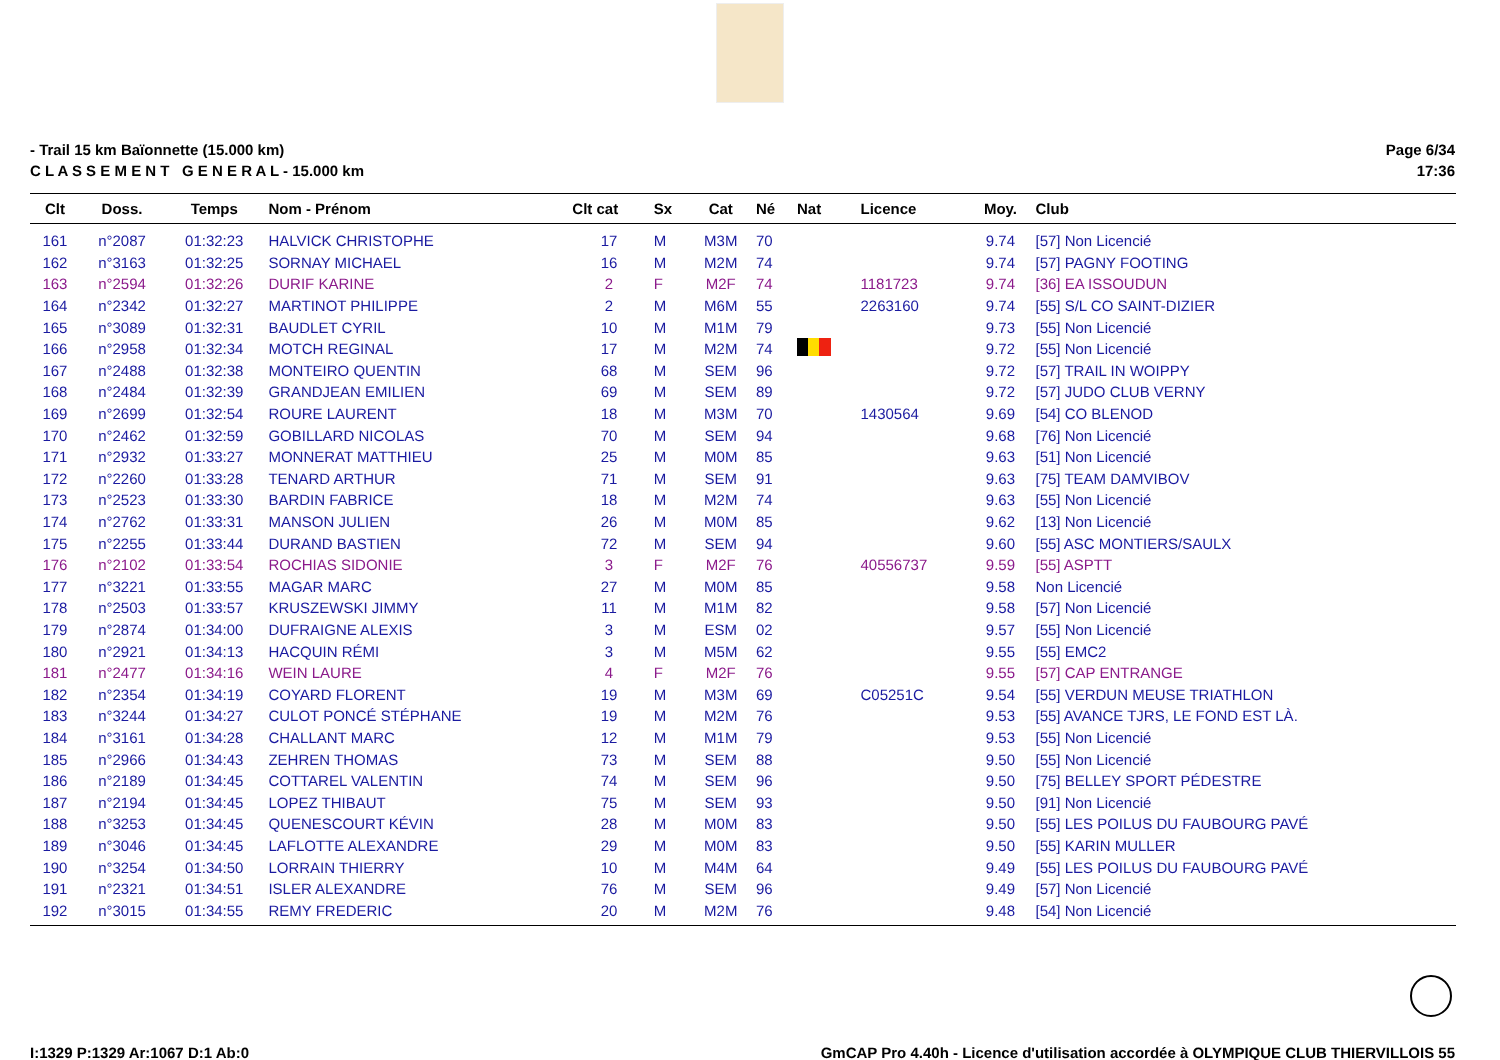- Trail 15 km Baïonnette (15.000 km)
C L A S S E M E N T G E N E R A L - 15.000 km
Page 6/34
17:36
| Clt | Doss. | Temps | Nom - Prénom | Clt cat | Sx | Cat | Né | Nat | Licence | Moy. | Club |
| --- | --- | --- | --- | --- | --- | --- | --- | --- | --- | --- | --- |
| 161 | n°2087 | 01:32:23 | HALVICK CHRISTOPHE | 17 | M | M3M | 70 | | | 9.74 | [57] Non Licencié |
| 162 | n°3163 | 01:32:25 | SORNAY MICHAEL | 16 | M | M2M | 74 | | | 9.74 | [57] PAGNY FOOTING |
| 163 | n°2594 | 01:32:26 | DURIF KARINE | 2 | F | M2F | 74 | | 1181723 | 9.74 | [36] EA ISSOUDUN |
| 164 | n°2342 | 01:32:27 | MARTINOT PHILIPPE | 2 | M | M6M | 55 | | 2263160 | 9.74 | [55] S/L CO SAINT-DIZIER |
| 165 | n°3089 | 01:32:31 | BAUDLET CYRIL | 10 | M | M1M | 79 | | | 9.73 | [55] Non Licencié |
| 166 | n°2958 | 01:32:34 | MOTCH REGINAL | 17 | M | M2M | 74 | | | 9.72 | [55] Non Licencié |
| 167 | n°2488 | 01:32:38 | MONTEIRO QUENTIN | 68 | M | SEM | 96 | | | 9.72 | [57] TRAIL IN WOIPPY |
| 168 | n°2484 | 01:32:39 | GRANDJEAN EMILIEN | 69 | M | SEM | 89 | | | 9.72 | [57] JUDO CLUB VERNY |
| 169 | n°2699 | 01:32:54 | ROURE LAURENT | 18 | M | M3M | 70 | | 1430564 | 9.69 | [54] CO BLENOD |
| 170 | n°2462 | 01:32:59 | GOBILLARD NICOLAS | 70 | M | SEM | 94 | | | 9.68 | [76] Non Licencié |
| 171 | n°2932 | 01:33:27 | MONNERAT MATTHIEU | 25 | M | M0M | 85 | | | 9.63 | [51] Non Licencié |
| 172 | n°2260 | 01:33:28 | TENARD ARTHUR | 71 | M | SEM | 91 | | | 9.63 | [75] TEAM DAMVIBOV |
| 173 | n°2523 | 01:33:30 | BARDIN FABRICE | 18 | M | M2M | 74 | | | 9.63 | [55] Non Licencié |
| 174 | n°2762 | 01:33:31 | MANSON JULIEN | 26 | M | M0M | 85 | | | 9.62 | [13] Non Licencié |
| 175 | n°2255 | 01:33:44 | DURAND BASTIEN | 72 | M | SEM | 94 | | | 9.60 | [55] ASC MONTIERS/SAULX |
| 176 | n°2102 | 01:33:54 | ROCHIAS SIDONIE | 3 | F | M2F | 76 | | 40556737 | 9.59 | [55] ASPTT |
| 177 | n°3221 | 01:33:55 | MAGAR MARC | 27 | M | M0M | 85 | | | 9.58 | Non Licencié |
| 178 | n°2503 | 01:33:57 | KRUSZEWSKI JIMMY | 11 | M | M1M | 82 | | | 9.58 | [57] Non Licencié |
| 179 | n°2874 | 01:34:00 | DUFRAIGNE ALEXIS | 3 | M | ESM | 02 | | | 9.57 | [55] Non Licencié |
| 180 | n°2921 | 01:34:13 | HACQUIN RÉMI | 3 | M | M5M | 62 | | | 9.55 | [55] EMC2 |
| 181 | n°2477 | 01:34:16 | WEIN LAURE | 4 | F | M2F | 76 | | | 9.55 | [57] CAP ENTRANGE |
| 182 | n°2354 | 01:34:19 | COYARD FLORENT | 19 | M | M3M | 69 | | C05251C | 9.54 | [55] VERDUN MEUSE TRIATHLON |
| 183 | n°3244 | 01:34:27 | CULOT PONCÉ STÉPHANE | 19 | M | M2M | 76 | | | 9.53 | [55] AVANCE TJRS, LE FOND EST LÀ. |
| 184 | n°3161 | 01:34:28 | CHALLANT MARC | 12 | M | M1M | 79 | | | 9.53 | [55] Non Licencié |
| 185 | n°2966 | 01:34:43 | ZEHREN THOMAS | 73 | M | SEM | 88 | | | 9.50 | [55] Non Licencié |
| 186 | n°2189 | 01:34:45 | COTTAREL VALENTIN | 74 | M | SEM | 96 | | | 9.50 | [75] BELLEY SPORT PÉDESTRE |
| 187 | n°2194 | 01:34:45 | LOPEZ THIBAUT | 75 | M | SEM | 93 | | | 9.50 | [91] Non Licencié |
| 188 | n°3253 | 01:34:45 | QUENESCOURT KÉVIN | 28 | M | M0M | 83 | | | 9.50 | [55] LES POILUS DU FAUBOURG PAVÉ |
| 189 | n°3046 | 01:34:45 | LAFLOTTE ALEXANDRE | 29 | M | M0M | 83 | | | 9.50 | [55] KARIN MULLER |
| 190 | n°3254 | 01:34:50 | LORRAIN THIERRY | 10 | M | M4M | 64 | | | 9.49 | [55] LES POILUS DU FAUBOURG PAVÉ |
| 191 | n°2321 | 01:34:51 | ISLER ALEXANDRE | 76 | M | SEM | 96 | | | 9.49 | [57] Non Licencié |
| 192 | n°3015 | 01:34:55 | REMY FREDERIC | 20 | M | M2M | 76 | | | 9.48 | [54] Non Licencié |
I:1329 P:1329 Ar:1067 D:1 Ab:0 GmCAP Pro 4.40h - Licence d'utilisation accordée à OLYMPIQUE CLUB THIERVILLOIS 55